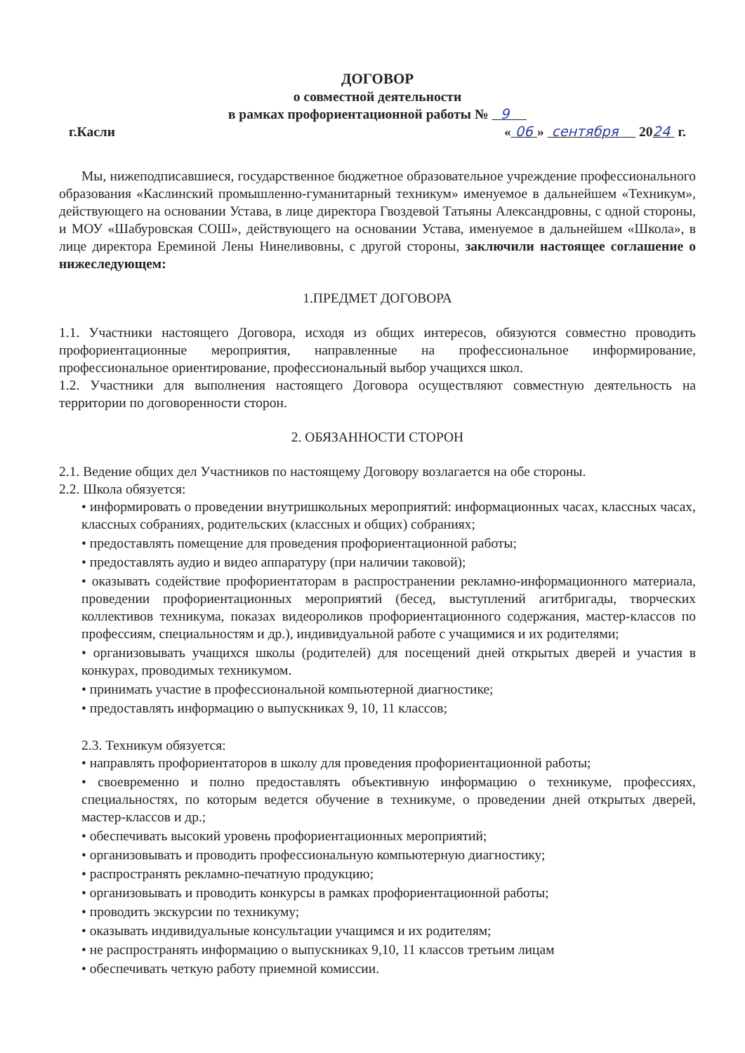ДОГОВОР
о совместной деятельности
в рамках профориентационной работы № 9
г.Касли « 06 » сентября 2024 г.
Мы, нижеподписавшиеся, государственное бюджетное образовательное учреждение профессионального образования «Каслинский промышленно-гуманитарный техникум» именуемое в дальнейшем «Техникум», действующего на основании Устава, в лице директора Гвоздевой Татьяны Александровны, с одной стороны, и МОУ «Шабуровская СОШ», действующего на основании Устава, именуемое в дальнейшем «Школа», в лице директора Ереминой Лены Нинеливовны, с другой стороны, заключили настоящее соглашение о нижеследующем:
1.ПРЕДМЕТ ДОГОВОРА
1.1. Участники настоящего Договора, исходя из общих интересов, обязуются совместно проводить профориентационные мероприятия, направленные на профессиональное информирование, профессиональное ориентирование, профессиональный выбор учащихся школ.
1.2. Участники для выполнения настоящего Договора осуществляют совместную деятельность на территории по договоренности сторон.
2. ОБЯЗАННОСТИ СТОРОН
2.1. Ведение общих дел Участников по настоящему Договору возлагается на обе стороны.
2.2. Школа обязуется:
• информировать о проведении внутришкольных мероприятий: информационных часах, классных часах, классных собраниях, родительских (классных и общих) собраниях;
• предоставлять помещение для проведения профориентационной работы;
• предоставлять аудио и видео аппаратуру (при наличии таковой);
• оказывать содействие профориентаторам в распространении рекламно-информационного материала, проведении профориентационных мероприятий (бесед, выступлений агитбригады, творческих коллективов техникума, показах видеороликов профориентационного содержания, мастер-классов по профессиям, специальностям и др.), индивидуальной работе с учащимися и их родителями;
• организовывать учащихся школы (родителей) для посещений дней открытых дверей и участия в конкурах, проводимых техникумом.
• принимать участие в профессиональной компьютерной диагностике;
• предоставлять информацию о выпускниках 9, 10, 11 классов;
2.3. Техникум обязуется:
• направлять профориентаторов в школу для проведения профориентационной работы;
• своевременно и полно предоставлять объективную информацию о техникуме, профессиях, специальностях, по которым ведется обучение в техникуме, о проведении дней открытых дверей, мастер-классов и др.;
• обеспечивать высокий уровень профориентационных мероприятий;
• организовывать и проводить профессиональную компьютерную диагностику;
• распространять рекламно-печатную продукцию;
• организовывать и проводить конкурсы в рамках профориентационной работы;
• проводить экскурсии по техникуму;
• оказывать индивидуальные консультации учащимся и их родителям;
• не распространять информацию о выпускниках 9,10, 11 классов третьим лицам
• обеспечивать четкую работу приемной комиссии.